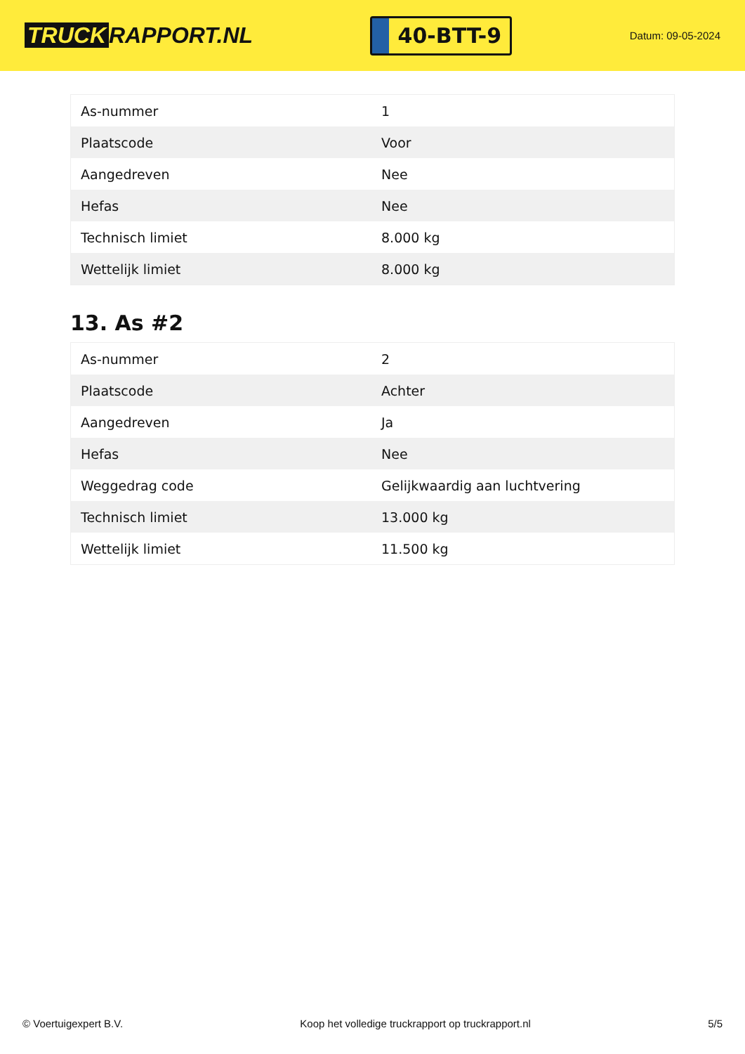TRUCK RAPPORT.NL
40-BTT-9
Datum: 09-05-2024
| As-nummer | 1 |
| Plaatscode | Voor |
| Aangedreven | Nee |
| Hefas | Nee |
| Technisch limiet | 8.000 kg |
| Wettelijk limiet | 8.000 kg |
13. As #2
| As-nummer | 2 |
| Plaatscode | Achter |
| Aangedreven | Ja |
| Hefas | Nee |
| Weggedrag code | Gelijkwaardig aan luchtvering |
| Technisch limiet | 13.000 kg |
| Wettelijk limiet | 11.500 kg |
© Voertuigexpert B.V. Koop het volledige truckrapport op truckrapport.nl 5/5